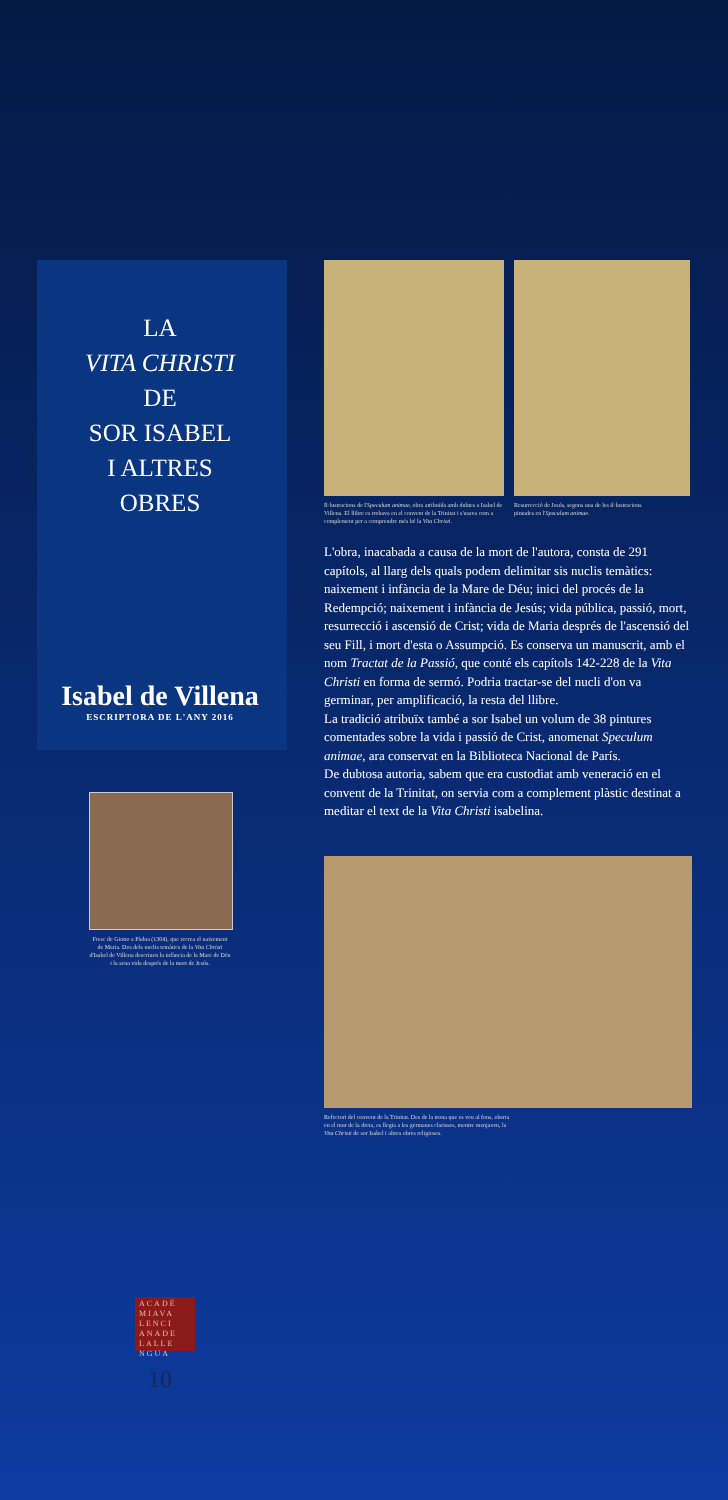LA
VITA CHRISTI
DE
SOR ISABEL
I ALTRES
OBRES
Isabel de Villena
ESCRIPTORA DE L'ANY 2016
Fresc de Giotto a Pàdua (1304), que recrea el naixement de Maria. Dos dels nuclis temàtics de la Vita Christi d'Isabel de Villena descriuen la infància de la Mare de Déu i la seua vida després de la mort de Jesús.
ACADÈ MIAVA LENCI ANADE LALLE NGUA
10
Il·lustracions de l'Speculum animae, obra atribuïda amb dubtes a Isabel de Villena. El llibre es trobava en el convent de la Trinitat i s'usava com a complement per a comprendre més bé la Vita Christi.
Resurrecció de Jesús, segons una de les il·lustracions pintades en l'Speculum animae.
L'obra, inacabada a causa de la mort de l'autora, consta de 291 capítols, al llarg dels quals podem delimitar sis nuclis temàtics: naixement i infància de la Mare de Déu; inici del procés de la Redempció; naixement i infància de Jesús; vida pública, passió, mort, resurrecció i ascensió de Crist; vida de Maria després de l'ascensió del seu Fill, i mort d'esta o Assumpció. Es conserva un manuscrit, amb el nom Tractat de la Passió, que conté els capítols 142-228 de la Vita Christi en forma de sermó. Podria tractar-se del nucli d'on va germinar, per amplificació, la resta del llibre.
La tradició atribuïx també a sor Isabel un volum de 38 pintures comentades sobre la vida i passió de Crist, anomenat Speculum animae, ara conservat en la Biblioteca Nacional de París.
De dubtosa autoria, sabem que era custodiat amb veneració en el convent de la Trinitat, on servia com a complement plàstic destinat a meditar el text de la Vita Christi isabelina.
Refectori del convent de la Trinitat. Des de la trona que es veu al fons, oberta en el mur de la dreta, es llegia a les germanes clarisses, mentre menjaven, la Vita Christi de sor Isabel i altres obres religioses.